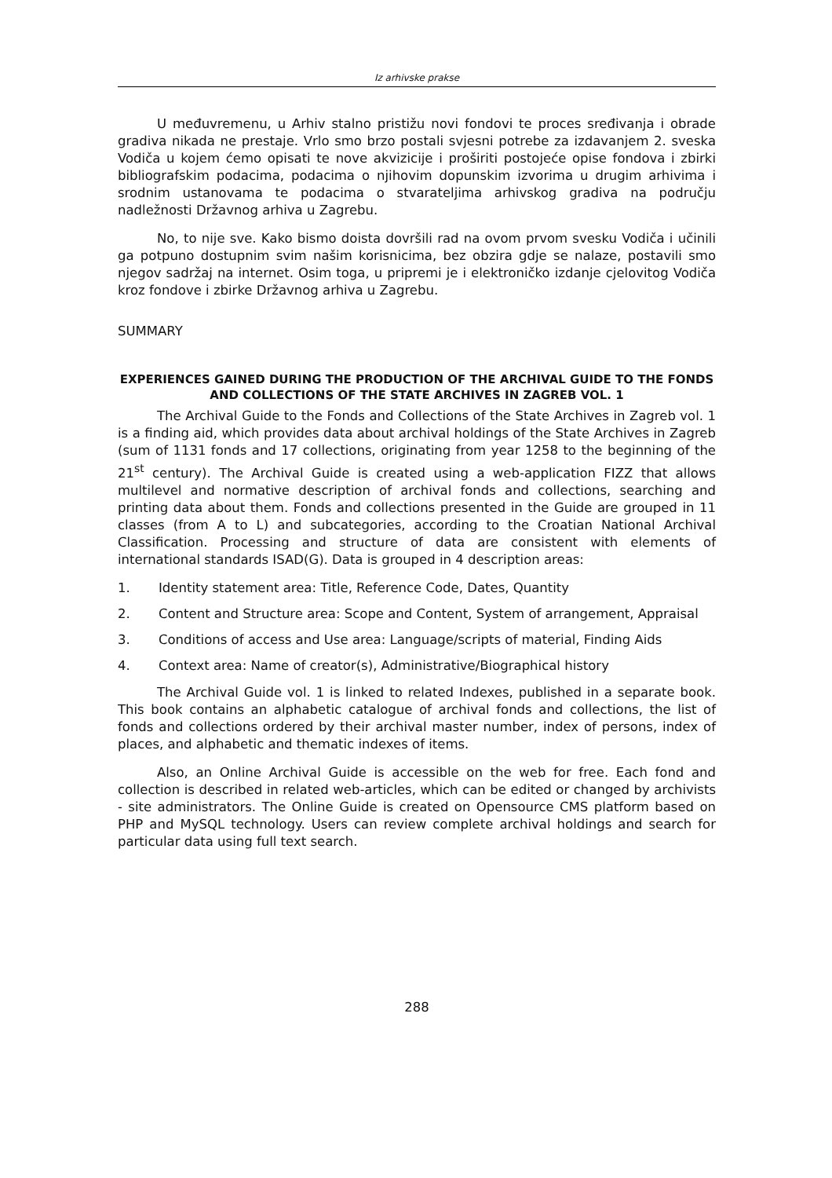Iz arhivske prakse
U međuvremenu, u Arhiv stalno pristižu novi fondovi te proces sređivanja i obrade gradiva nikada ne prestaje. Vrlo smo brzo postali svjesni potrebe za izdavanjem 2. sveska Vodiča u kojem ćemo opisati te nove akvizicije i proširiti postojeće opise fondova i zbirki bibliografskim podacima, podacima o njihovim dopunskim izvorima u drugim arhivima i srodnim ustanovama te podacima o stvarateljima arhivskog gradiva na području nadležnosti Državnog arhiva u Zagrebu.
No, to nije sve. Kako bismo doista dovršili rad na ovom prvom svesku Vodiča i učinili ga potpuno dostupnim svim našim korisnicima, bez obzira gdje se nalaze, postavili smo njegov sadržaj na internet. Osim toga, u pripremi je i elektroničko izdanje cjelovitog Vodiča kroz fondove i zbirke Državnog arhiva u Zagrebu.
SUMMARY
EXPERIENCES GAINED DURING THE PRODUCTION OF THE ARCHIVAL GUIDE TO THE FONDS AND COLLECTIONS OF THE STATE ARCHIVES IN ZAGREB VOL. 1
The Archival Guide to the Fonds and Collections of the State Archives in Zagreb vol. 1 is a finding aid, which provides data about archival holdings of the State Archives in Zagreb (sum of 1131 fonds and 17 collections, originating from year 1258 to the beginning of the 21<sup>st</sup> century). The Archival Guide is created using a web-application FIZZ that allows multilevel and normative description of archival fonds and collections, searching and printing data about them. Fonds and collections presented in the Guide are grouped in 11 classes (from A to L) and subcategories, according to the Croatian National Archival Classification. Processing and structure of data are consistent with elements of international standards ISAD(G). Data is grouped in 4 description areas:
1. Identity statement area: Title, Reference Code, Dates, Quantity
2. Content and Structure area: Scope and Content, System of arrangement, Appraisal
3. Conditions of access and Use area: Language/scripts of material, Finding Aids
4. Context area: Name of creator(s), Administrative/Biographical history
The Archival Guide vol. 1 is linked to related Indexes, published in a separate book. This book contains an alphabetic catalogue of archival fonds and collections, the list of fonds and collections ordered by their archival master number, index of persons, index of places, and alphabetic and thematic indexes of items.
Also, an Online Archival Guide is accessible on the web for free. Each fond and collection is described in related web-articles, which can be edited or changed by archivists - site administrators. The Online Guide is created on Opensource CMS platform based on PHP and MySQL technology. Users can review complete archival holdings and search for particular data using full text search.
288